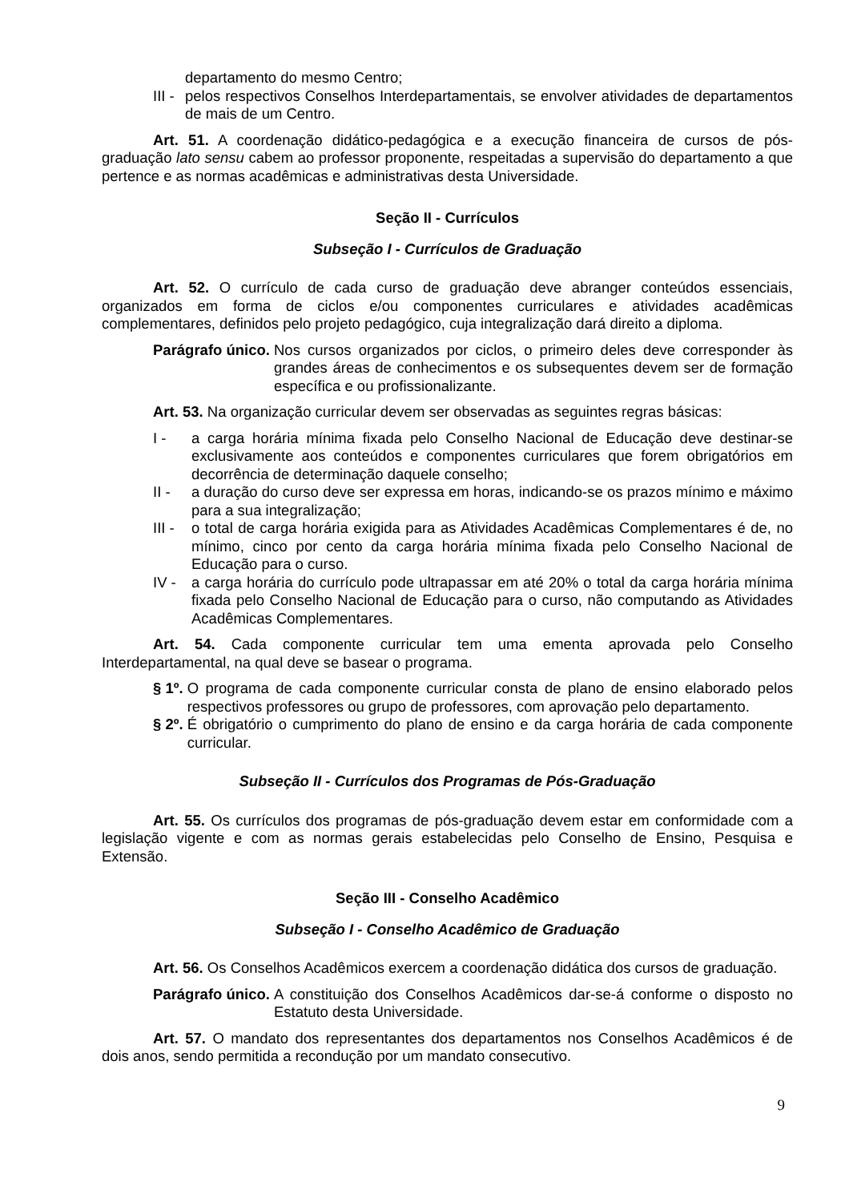departamento do mesmo Centro;
III -
pelos respectivos Conselhos Interdepartamentais, se envolver atividades de departamentos de mais de um Centro.
Art. 51. A coordenação didático-pedagógica e a execução financeira de cursos de pós-graduação lato sensu cabem ao professor proponente, respeitadas a supervisão do departamento a que pertence e as normas acadêmicas e administrativas desta Universidade.
Seção II - Currículos
Subseção I - Currículos de Graduação
Art. 52. O currículo de cada curso de graduação deve abranger conteúdos essenciais, organizados em forma de ciclos e/ou componentes curriculares e atividades acadêmicas complementares, definidos pelo projeto pedagógico, cuja integralização dará direito a diploma.
Parágrafo único. Nos cursos organizados por ciclos, o primeiro deles deve corresponder às grandes áreas de conhecimentos e os subsequentes devem ser de formação específica e ou profissionalizante.
Art. 53. Na organização curricular devem ser observadas as seguintes regras básicas:
I - a carga horária mínima fixada pelo Conselho Nacional de Educação deve destinar-se exclusivamente aos conteúdos e componentes curriculares que forem obrigatórios em decorrência de determinação daquele conselho;
II - a duração do curso deve ser expressa em horas, indicando-se os prazos mínimo e máximo para a sua integralização;
III -
o total de carga horária exigida para as Atividades Acadêmicas Complementares é de, no mínimo, cinco por cento da carga horária mínima fixada pelo Conselho Nacional de Educação para o curso.
IV - a carga horária do currículo pode ultrapassar em até 20% o total da carga horária mínima fixada pelo Conselho Nacional de Educação para o curso, não computando as Atividades Acadêmicas Complementares.
Art. 54. Cada componente curricular tem uma ementa aprovada pelo Conselho Interdepartamental, na qual deve se basear o programa.
§ 1º. O programa de cada componente curricular consta de plano de ensino elaborado pelos respectivos professores ou grupo de professores, com aprovação pelo departamento.
§ 2º. É obrigatório o cumprimento do plano de ensino e da carga horária de cada componente curricular.
Subseção II - Currículos dos Programas de Pós-Graduação
Art. 55. Os currículos dos programas de pós-graduação devem estar em conformidade com a legislação vigente e com as normas gerais estabelecidas pelo Conselho de Ensino, Pesquisa e Extensão.
Seção III - Conselho Acadêmico
Subseção I - Conselho Acadêmico de Graduação
Art. 56. Os Conselhos Acadêmicos exercem a coordenação didática dos cursos de graduação.
Parágrafo único. A constituição dos Conselhos Acadêmicos dar-se-á conforme o disposto no Estatuto desta Universidade.
Art. 57. O mandato dos representantes dos departamentos nos Conselhos Acadêmicos é de dois anos, sendo permitida a recondução por um mandato consecutivo.
9